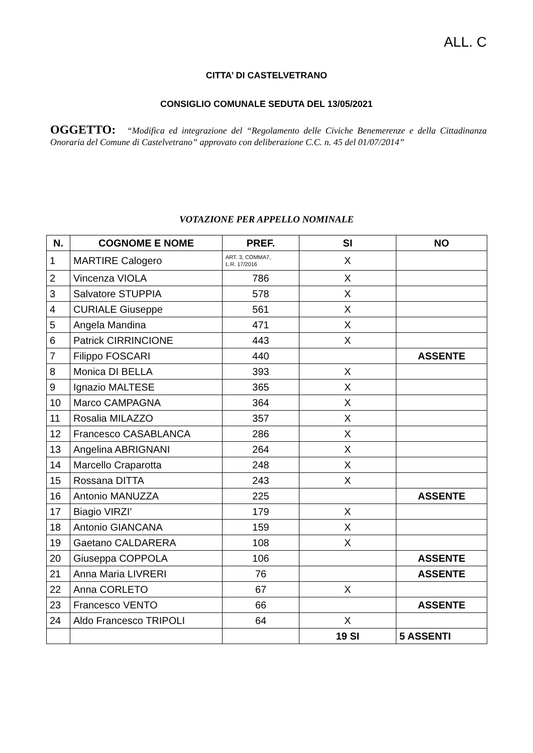ALL. C
CITTA’ DI CASTELVETRANO
CONSIGLIO COMUNALE SEDUTA DEL 13/05/2021
OGGETTO: “Modifica ed integrazione del “Regolamento delle Civiche Benemerenze e della Cittadinanza Onoraria del Comune di Castelvetrano” approvato con deliberazione C.C. n. 45 del 01/07/2014”
VOTAZIONE PER APPELLO NOMINALE
| N. | COGNOME E NOME | PREF. | SI | NO |
| --- | --- | --- | --- | --- |
| 1 | MARTIRE Calogero | ART. 3, COMMA7, L.R. 17/2016 | X | |
| 2 | Vincenza VIOLA | 786 | X | |
| 3 | Salvatore STUPPIA | 578 | X | |
| 4 | CURIALE Giuseppe | 561 | X | |
| 5 | Angela Mandina | 471 | X | |
| 6 | Patrick CIRRINCIONE | 443 | X | |
| 7 | Filippo FOSCARI | 440 | | ASSENTE |
| 8 | Monica DI BELLA | 393 | X | |
| 9 | Ignazio MALTESE | 365 | X | |
| 10 | Marco CAMPAGNA | 364 | X | |
| 11 | Rosalia MILAZZO | 357 | X | |
| 12 | Francesco CASABLANCA | 286 | X | |
| 13 | Angelina ABRIGNANI | 264 | X | |
| 14 | Marcello Craparotta | 248 | X | |
| 15 | Rossana DITTA | 243 | X | |
| 16 | Antonio MANUZZA | 225 | | ASSENTE |
| 17 | Biagio VIRZI’ | 179 | X | |
| 18 | Antonio GIANCANA | 159 | X | |
| 19 | Gaetano CALDARERA | 108 | X | |
| 20 | Giuseppa COPPOLA | 106 | | ASSENTE |
| 21 | Anna Maria LIVRERI | 76 | | ASSENTE |
| 22 | Anna CORLETO | 67 | X | |
| 23 | Francesco VENTO | 66 | | ASSENTE |
| 24 | Aldo Francesco TRIPOLI | 64 | X | |
| | | | 19 SI | 5 ASSENTI |